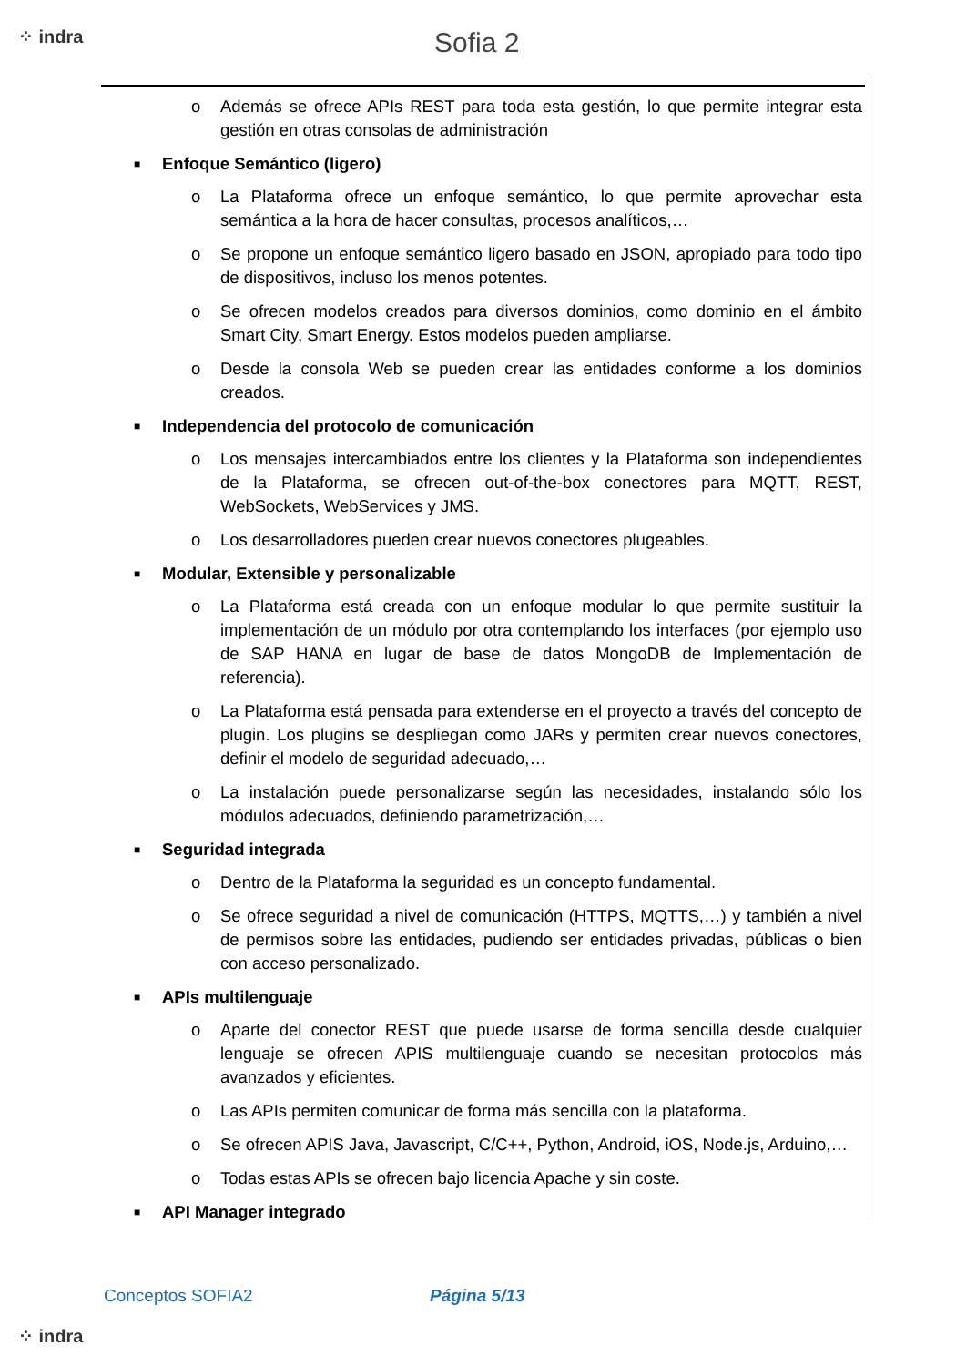⁘ indra Sofia 2
o Además se ofrece APIs REST para toda esta gestión, lo que permite integrar esta gestión en otras consolas de administración
■ Enfoque Semántico (ligero)
o La Plataforma ofrece un enfoque semántico, lo que permite aprovechar esta semántica a la hora de hacer consultas, procesos analíticos,…
o Se propone un enfoque semántico ligero basado en JSON, apropiado para todo tipo de dispositivos, incluso los menos potentes.
o Se ofrecen modelos creados para diversos dominios, como dominio en el ámbito Smart City, Smart Energy. Estos modelos pueden ampliarse.
o Desde la consola Web se pueden crear las entidades conforme a los dominios creados.
■ Independencia del protocolo de comunicación
o Los mensajes intercambiados entre los clientes y la Plataforma son independientes de la Plataforma, se ofrecen out-of-the-box conectores para MQTT, REST, WebSockets, WebServices y JMS.
o Los desarrolladores pueden crear nuevos conectores plugeables.
■ Modular, Extensible y personalizable
o La Plataforma está creada con un enfoque modular lo que permite sustituir la implementación de un módulo por otra contemplando los interfaces (por ejemplo uso de SAP HANA en lugar de base de datos MongoDB de Implementación de referencia).
o La Plataforma está pensada para extenderse en el proyecto a través del concepto de plugin. Los plugins se despliegan como JARs y permiten crear nuevos conectores, definir el modelo de seguridad adecuado,…
o La instalación puede personalizarse según las necesidades, instalando sólo los módulos adecuados, definiendo parametrización,…
■ Seguridad integrada
o Dentro de la Plataforma la seguridad es un concepto fundamental.
o Se ofrece seguridad a nivel de comunicación (HTTPS, MQTTS,…) y también a nivel de permisos sobre las entidades, pudiendo ser entidades privadas, públicas o bien con acceso personalizado.
■ APIs multilenguaje
o Aparte del conector REST que puede usarse de forma sencilla desde cualquier lenguaje se ofrecen APIS multilenguaje cuando se necesitan protocolos más avanzados y eficientes.
o Las APIs permiten comunicar de forma más sencilla con la plataforma.
o Se ofrecen APIS Java, Javascript, C/C++, Python, Android, iOS, Node.js, Arduino,…
o Todas estas APIs se ofrecen bajo licencia Apache y sin coste.
■ API Manager integrado
Conceptos SOFIA2 Página 5/13
⁘ indra